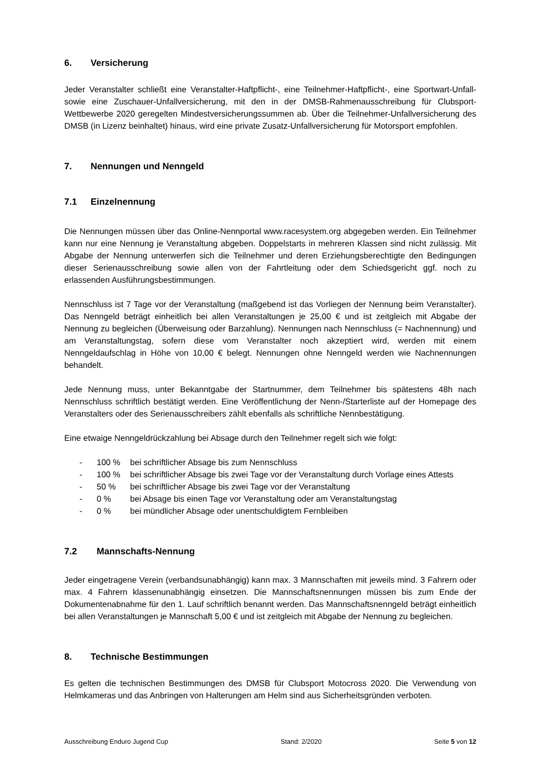6. Versicherung
Jeder Veranstalter schließt eine Veranstalter-Haftpflicht-, eine Teilnehmer-Haftpflicht-, eine Sportwart-Unfall- sowie eine Zuschauer-Unfallversicherung, mit den in der DMSB-Rahmenausschreibung für Clubsport- Wettbewerbe 2020 geregelten Mindestversicherungssummen ab. Über die Teilnehmer-Unfallversicherung des DMSB (in Lizenz beinhaltet) hinaus, wird eine private Zusatz-Unfallversicherung für Motorsport empfohlen.
7. Nennungen und Nenngeld
7.1 Einzelnennung
Die Nennungen müssen über das Online-Nennportal www.racesystem.org abgegeben werden. Ein Teilnehmer kann nur eine Nennung je Veranstaltung abgeben. Doppelstarts in mehreren Klassen sind nicht zulässig. Mit Abgabe der Nennung unterwerfen sich die Teilnehmer und deren Erziehungsberechtigte den Bedingungen dieser Serienausschreibung sowie allen von der Fahrtleitung oder dem Schiedsgericht ggf. noch zu erlassenden Ausführungsbestimmungen.
Nennschluss ist 7 Tage vor der Veranstaltung (maßgebend ist das Vorliegen der Nennung beim Veranstalter). Das Nenngeld beträgt einheitlich bei allen Veranstaltungen je 25,00 € und ist zeitgleich mit Abgabe der Nennung zu begleichen (Überweisung oder Barzahlung). Nennungen nach Nennschluss (= Nachnennung) und am Veranstaltungstag, sofern diese vom Veranstalter noch akzeptiert wird, werden mit einem Nenngeldaufschlag in Höhe von 10,00 € belegt. Nennungen ohne Nenngeld werden wie Nachnennungen behandelt.
Jede Nennung muss, unter Bekanntgabe der Startnummer, dem Teilnehmer bis spätestens 48h nach Nennschluss schriftlich bestätigt werden. Eine Veröffentlichung der Nenn-/Starterliste auf der Homepage des Veranstalters oder des Serienausschreibers zählt ebenfalls als schriftliche Nennbestätigung.
Eine etwaige Nenngeldrückzahlung bei Absage durch den Teilnehmer regelt sich wie folgt:
- 100 % bei schriftlicher Absage bis zum Nennschluss
- 100 % bei schriftlicher Absage bis zwei Tage vor der Veranstaltung durch Vorlage eines Attests
- 50 % bei schriftlicher Absage bis zwei Tage vor der Veranstaltung
- 0 % bei Absage bis einen Tage vor Veranstaltung oder am Veranstaltungstag
- 0 % bei mündlicher Absage oder unentschuldigtem Fernbleiben
7.2 Mannschafts-Nennung
Jeder eingetragene Verein (verbandsunabhängig) kann max. 3 Mannschaften mit jeweils mind. 3 Fahrern oder max. 4 Fahrern klassenunabhängig einsetzen. Die Mannschaftsnennungen müssen bis zum Ende der Dokumentenabnahme für den 1. Lauf schriftlich benannt werden. Das Mannschaftsnenngeld beträgt einheitlich bei allen Veranstaltungen je Mannschaft 5,00 € und ist zeitgleich mit Abgabe der Nennung zu begleichen.
8. Technische Bestimmungen
Es gelten die technischen Bestimmungen des DMSB für Clubsport Motocross 2020. Die Verwendung von Helmkameras und das Anbringen von Halterungen am Helm sind aus Sicherheitsgründen verboten.
Ausschreibung Enduro Jugend Cup Stand: 2/2020 Seite 5 von 12